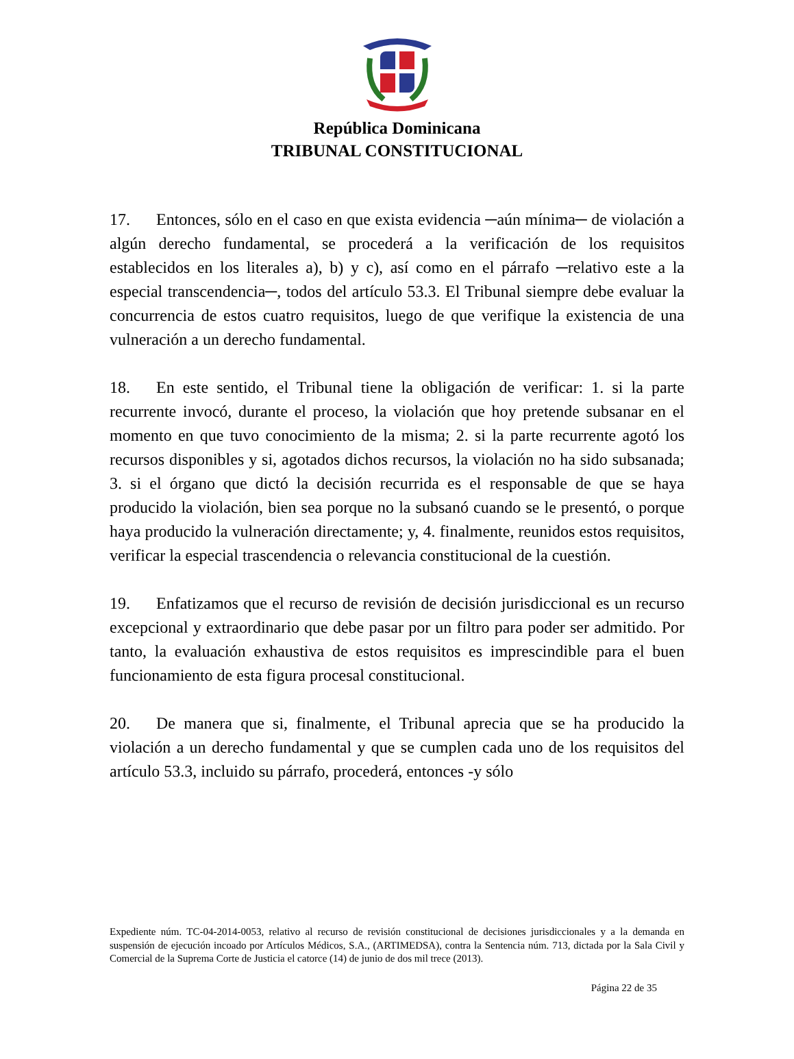República Dominicana
TRIBUNAL CONSTITUCIONAL
17. Entonces, sólo en el caso en que exista evidencia ─aún mínima─ de violación a algún derecho fundamental, se procederá a la verificación de los requisitos establecidos en los literales a), b) y c), así como en el párrafo ─relativo este a la especial transcendencia─, todos del artículo 53.3. El Tribunal siempre debe evaluar la concurrencia de estos cuatro requisitos, luego de que verifique la existencia de una vulneración a un derecho fundamental.
18. En este sentido, el Tribunal tiene la obligación de verificar: 1. si la parte recurrente invocó, durante el proceso, la violación que hoy pretende subsanar en el momento en que tuvo conocimiento de la misma; 2. si la parte recurrente agotó los recursos disponibles y si, agotados dichos recursos, la violación no ha sido subsanada; 3. si el órgano que dictó la decisión recurrida es el responsable de que se haya producido la violación, bien sea porque no la subsanó cuando se le presentó, o porque haya producido la vulneración directamente; y, 4. finalmente, reunidos estos requisitos, verificar la especial trascendencia o relevancia constitucional de la cuestión.
19. Enfatizamos que el recurso de revisión de decisión jurisdiccional es un recurso excepcional y extraordinario que debe pasar por un filtro para poder ser admitido. Por tanto, la evaluación exhaustiva de estos requisitos es imprescindible para el buen funcionamiento de esta figura procesal constitucional.
20. De manera que si, finalmente, el Tribunal aprecia que se ha producido la violación a un derecho fundamental y que se cumplen cada uno de los requisitos del artículo 53.3, incluido su párrafo, procederá, entonces -y sólo
Expediente núm. TC-04-2014-0053, relativo al recurso de revisión constitucional de decisiones jurisdiccionales y a la demanda en suspensión de ejecución incoado por Artículos Médicos, S.A., (ARTIMEDSA), contra la Sentencia núm. 713, dictada por la Sala Civil y Comercial de la Suprema Corte de Justicia el catorce (14) de junio de dos mil trece (2013).
Página 22 de 35